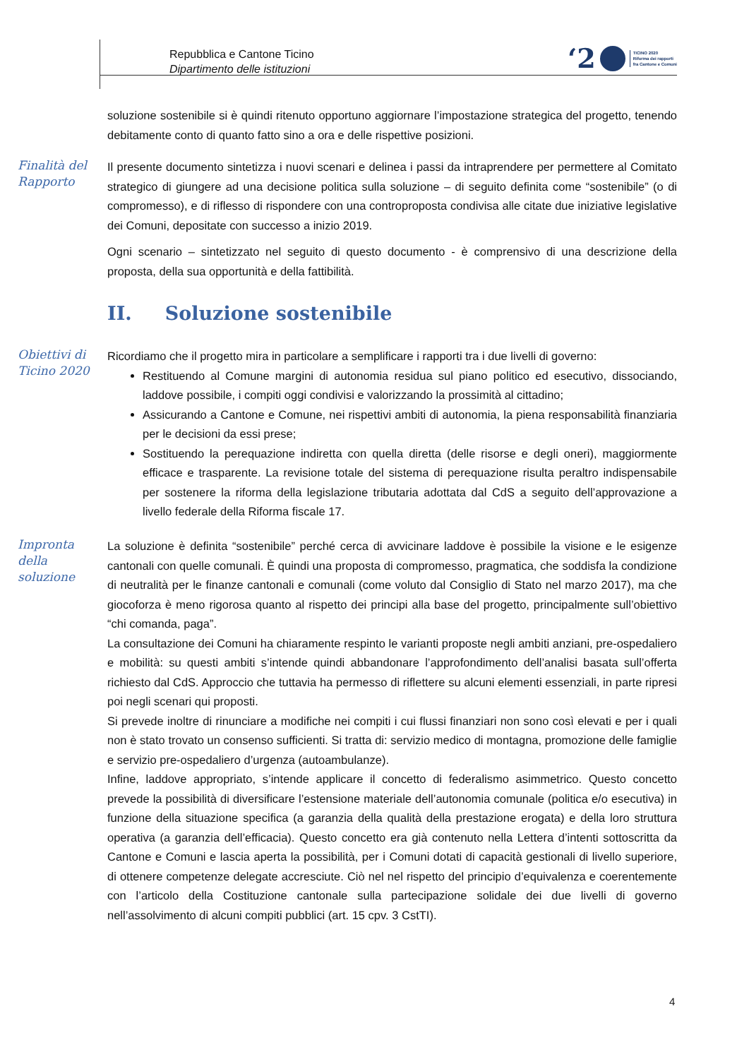Repubblica e Cantone Ticino
Dipartimento delle istituzioni
‘2
TICINO 2020
Riforma dei rapporti
fra Cantone e Comuni
soluzione sostenibile si è quindi ritenuto opportuno aggiornare l’impostazione strategica del progetto, tenendo debitamente conto di quanto fatto sino a ora e delle rispettive posizioni.
Finalità del Rapporto
Il presente documento sintetizza i nuovi scenari e delinea i passi da intraprendere per permettere al Comitato strategico di giungere ad una decisione politica sulla soluzione – di seguito definita come “sostenibile” (o di compromesso), e di riflesso di rispondere con una controproposta condivisa alle citate due iniziative legislative dei Comuni, depositate con successo a inizio 2019.
Ogni scenario – sintetizzato nel seguito di questo documento - è comprensivo di una descrizione della proposta, della sua opportunità e della fattibilità.
II. Soluzione sostenibile
Obiettivi di Ticino 2020
Ricordiamo che il progetto mira in particolare a semplificare i rapporti tra i due livelli di governo:
Restituendo al Comune margini di autonomia residua sul piano politico ed esecutivo, dissociando, laddove possibile, i compiti oggi condivisi e valorizzando la prossimità al cittadino;
Assicurando a Cantone e Comune, nei rispettivi ambiti di autonomia, la piena responsabilità finanziaria per le decisioni da essi prese;
Sostituendo la perequazione indiretta con quella diretta (delle risorse e degli oneri), maggiormente efficace e trasparente. La revisione totale del sistema di perequazione risulta peraltro indispensabile per sostenere la riforma della legislazione tributaria adottata dal CdS a seguito dell’approvazione a livello federale della Riforma fiscale 17.
Impronta della soluzione
La soluzione è definita “sostenibile” perché cerca di avvicinare laddove è possibile la visione e le esigenze cantonali con quelle comunali. È quindi una proposta di compromesso, pragmatica, che soddisfa la condizione di neutralità per le finanze cantonali e comunali (come voluto dal Consiglio di Stato nel marzo 2017), ma che giocoforza è meno rigorosa quanto al rispetto dei principi alla base del progetto, principalmente sull’obiettivo “chi comanda, paga”.
La consultazione dei Comuni ha chiaramente respinto le varianti proposte negli ambiti anziani, pre-ospedaliero e mobilità: su questi ambiti s’intende quindi abbandonare l’approfondimento dell’analisi basata sull’offerta richiesto dal CdS. Approccio che tuttavia ha permesso di riflettere su alcuni elementi essenziali, in parte ripresi poi negli scenari qui proposti.
Si prevede inoltre di rinunciare a modifiche nei compiti i cui flussi finanziari non sono così elevati e per i quali non è stato trovato un consenso sufficienti. Si tratta di: servizio medico di montagna, promozione delle famiglie e servizio pre-ospedaliero d’urgenza (autoambulanze).
Infine, laddove appropriato, s’intende applicare il concetto di federalismo asimmetrico. Questo concetto prevede la possibilità di diversificare l’estensione materiale dell’autonomia comunale (politica e/o esecutiva) in funzione della situazione specifica (a garanzia della qualità della prestazione erogata) e della loro struttura operativa (a garanzia dell’efficacia). Questo concetto era già contenuto nella Lettera d’intenti sottoscritta da Cantone e Comuni e lascia aperta la possibilità, per i Comuni dotati di capacità gestionali di livello superiore, di ottenere competenze delegate accresciute. Ciò nel nel rispetto del principio d’equivalenza e coerentemente con l’articolo della Costituzione cantonale sulla partecipazione solidale dei due livelli di governo nell’assolvimento di alcuni compiti pubblici (art. 15 cpv. 3 CstTI).
4